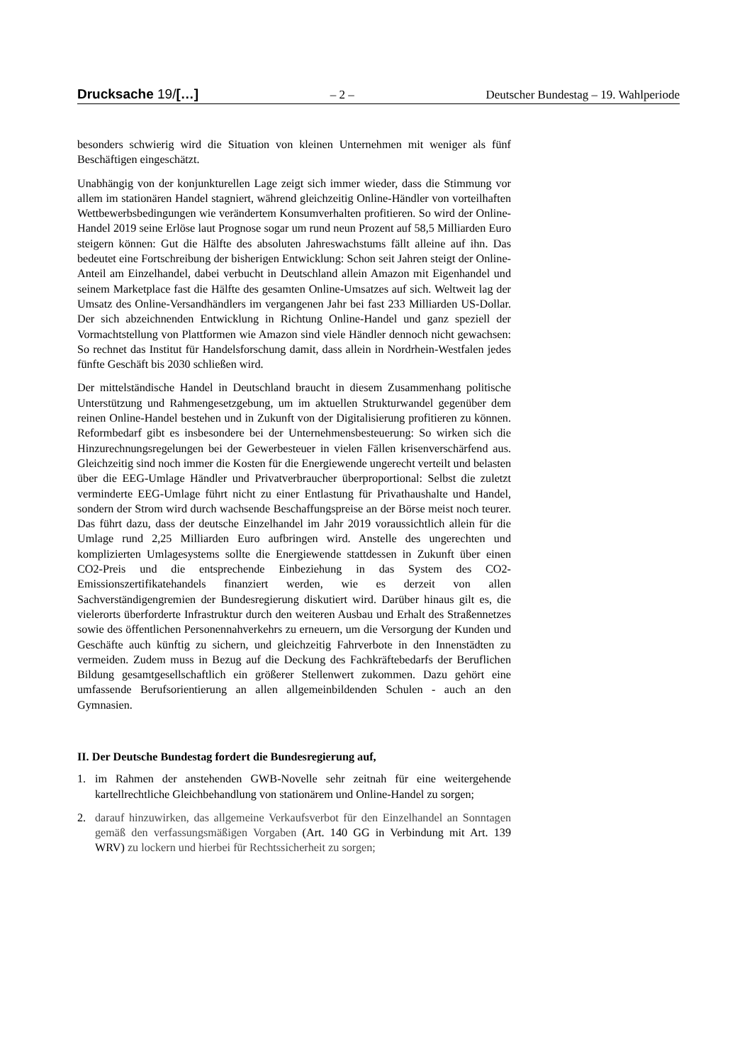Drucksache 19/[…] – 2 – Deutscher Bundestag – 19. Wahlperiode
besonders schwierig wird die Situation von kleinen Unternehmen mit weniger als fünf Beschäftigen eingeschätzt.
Unabhängig von der konjunkturellen Lage zeigt sich immer wieder, dass die Stimmung vor allem im stationären Handel stagniert, während gleichzeitig Online-Händler von vorteilhaften Wettbewerbsbedingungen wie verändertem Konsumverhalten profitieren. So wird der Online-Handel 2019 seine Erlöse laut Prognose sogar um rund neun Prozent auf 58,5 Milliarden Euro steigern können: Gut die Hälfte des absoluten Jahreswachstums fällt alleine auf ihn. Das bedeutet eine Fortschreibung der bisherigen Entwicklung: Schon seit Jahren steigt der Online-Anteil am Einzelhandel, dabei verbucht in Deutschland allein Amazon mit Eigenhandel und seinem Marketplace fast die Hälfte des gesamten Online-Umsatzes auf sich. Weltweit lag der Umsatz des Online-Versandhändlers im vergangenen Jahr bei fast 233 Milliarden US-Dollar. Der sich abzeichnenden Entwicklung in Richtung Online-Handel und ganz speziell der Vormachtstellung von Plattformen wie Amazon sind viele Händler dennoch nicht gewachsen: So rechnet das Institut für Handelsforschung damit, dass allein in Nordrhein-Westfalen jedes fünfte Geschäft bis 2030 schließen wird.
Der mittelständische Handel in Deutschland braucht in diesem Zusammenhang politische Unterstützung und Rahmengesetzgebung, um im aktuellen Strukturwandel gegenüber dem reinen Online-Handel bestehen und in Zukunft von der Digitalisierung profitieren zu können. Reformbedarf gibt es insbesondere bei der Unternehmensbesteuerung: So wirken sich die Hinzurechnungsregelungen bei der Gewerbesteuer in vielen Fällen krisenverschärfend aus. Gleichzeitig sind noch immer die Kosten für die Energiewende ungerecht verteilt und belasten über die EEG-Umlage Händler und Privatverbraucher überproportional: Selbst die zuletzt verminderte EEG-Umlage führt nicht zu einer Entlastung für Privathaushalte und Handel, sondern der Strom wird durch wachsende Beschaffungspreise an der Börse meist noch teurer. Das führt dazu, dass der deutsche Einzelhandel im Jahr 2019 voraussichtlich allein für die Umlage rund 2,25 Milliarden Euro aufbringen wird. Anstelle des ungerechten und komplizierten Umlagesystems sollte die Energiewende stattdessen in Zukunft über einen CO2-Preis und die entsprechende Einbeziehung in das System des CO2-Emissionszertifikatehandels finanziert werden, wie es derzeit von allen Sachverständigengremien der Bundesregierung diskutiert wird. Darüber hinaus gilt es, die vielerorts überforderte Infrastruktur durch den weiteren Ausbau und Erhalt des Straßennetzes sowie des öffentlichen Personennahverkehrs zu erneuern, um die Versorgung der Kunden und Geschäfte auch künftig zu sichern, und gleichzeitig Fahrverbote in den Innenstädten zu vermeiden. Zudem muss in Bezug auf die Deckung des Fachkräftebedarfs der Beruflichen Bildung gesamtgesellschaftlich ein größerer Stellenwert zukommen. Dazu gehört eine umfassende Berufsorientierung an allen allgemeinbildenden Schulen - auch an den Gymnasien.
II. Der Deutsche Bundestag fordert die Bundesregierung auf,
1. im Rahmen der anstehenden GWB-Novelle sehr zeitnah für eine weitergehende kartellrechtliche Gleichbehandlung von stationärem und Online-Handel zu sorgen;
2. darauf hinzuwirken, das allgemeine Verkaufsverbot für den Einzelhandel an Sonntagen gemäß den verfassungsmäßigen Vorgaben (Art. 140 GG in Verbindung mit Art. 139 WRV) zu lockern und hierbei für Rechtssicherheit zu sorgen;